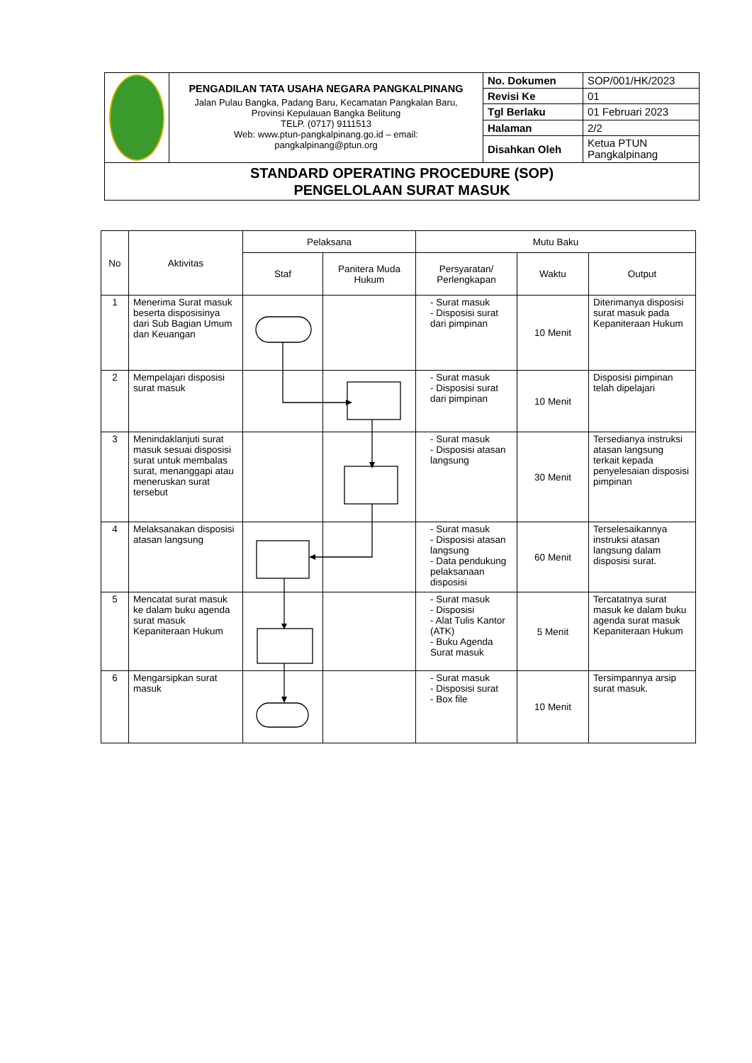| | PENGADILAN TATA USAHA NEGARA PANGKALPINANG Jalan Pulau Bangka, Padang Baru, Kecamatan Pangkalan Baru, Provinsi Kepulauan Bangka Belitung TELP. (0717) 9111513 Web: www.ptun-pangkalpinang.go.id – email: pangkalpinang@ptun.org | No. Dokumen | SOP/001/HK/2023 |
| | | Revisi Ke | 01 |
| | | Tgl Berlaku | 01 Februari 2023 |
| | | Halaman | 2/2 |
| | | Disahkan Oleh | Ketua PTUN Pangkalpinang |
| STANDARD OPERATING PROCEDURE (SOP) PENGELOLAAN SURAT MASUK | | | |
| No | Aktivitas | Pelaksana | | Mutu Baku | | |
| --- | --- | --- | --- | --- | --- | --- |
| | | Staf | Panitera Muda Hukum | Persyaratan/ Perlengkapan | Waktu | Output |
| 1 | Menerima Surat masuk beserta disposisinya dari Sub Bagian Umum dan Keuangan | | | - Surat masuk - Disposisi surat dari pimpinan | 10 Menit | Diterimanya disposisi surat masuk pada Kepaniteraan Hukum |
| 2 | Mempelajari disposisi surat masuk | | | - Surat masuk - Disposisi surat dari pimpinan | 10 Menit | Disposisi pimpinan telah dipelajari |
| 3 | Menindaklanjuti surat masuk sesuai disposisi surat untuk membalas surat, menanggapi atau meneruskan surat tersebut | | | - Surat masuk - Disposisi atasan langsung | 30 Menit | Tersedianya instruksi atasan langsung terkait kepada penyelesaian disposisi pimpinan |
| 4 | Melaksanakan disposisi atasan langsung | | | - Surat masuk - Disposisi atasan langsung - Data pendukung pelaksanaan disposisi | 60 Menit | Terselesaikannya instruksi atasan langsung dalam disposisi surat. |
| 5 | Mencatat surat masuk ke dalam buku agenda surat masuk Kepaniteraan Hukum | | | - Surat masuk - Disposisi - Alat Tulis Kantor (ATK) - Buku Agenda Surat masuk | 5 Menit | Tercatatnya surat masuk ke dalam buku agenda surat masuk Kepaniteraan Hukum |
| 6 | Mengarsipkan surat masuk | | | - Surat masuk - Disposisi surat - Box file | 10 Menit | Tersimpannya arsip surat masuk. |